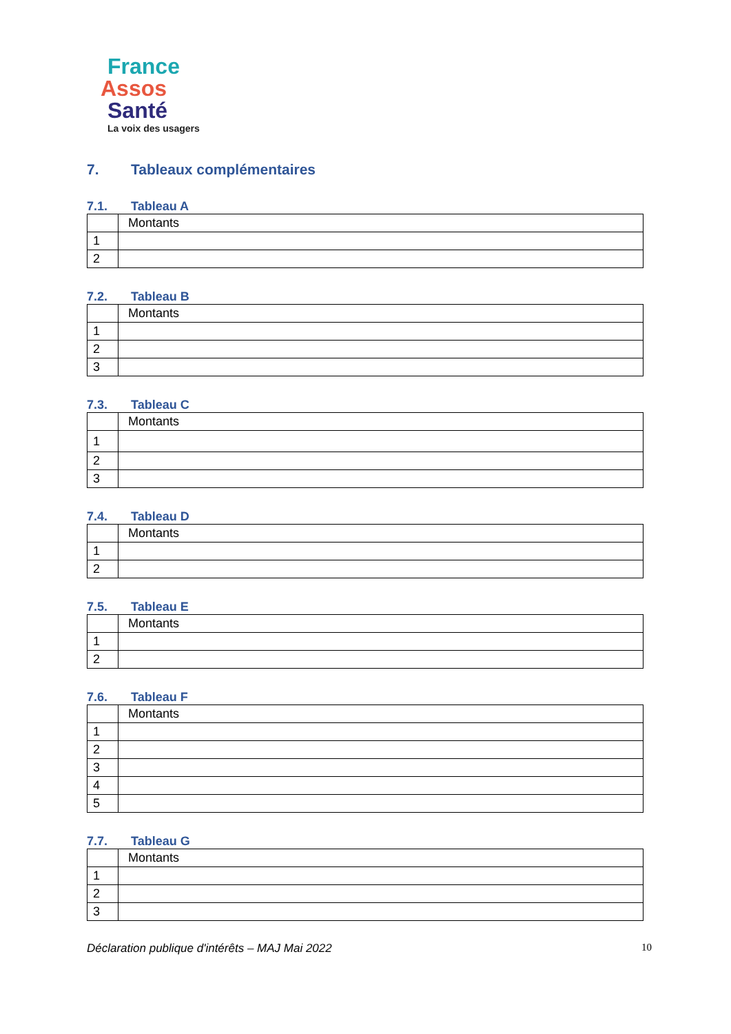France
Assos
Santé
La voix des usagers
7. Tableaux complémentaires
7.1. Tableau A
| | Montants |
| 1 | |
| 2 | |
7.2. Tableau B
| | Montants |
| 1 | |
| 2 | |
| 3 | |
7.3. Tableau C
| | Montants |
| 1 | |
| 2 | |
| 3 | |
7.4. Tableau D
| | Montants |
| 1 | |
| 2 | |
7.5. Tableau E
| | Montants |
| 1 | |
| 2 | |
7.6. Tableau F
| | Montants |
| 1 | |
| 2 | |
| 3 | |
| 4 | |
| 5 | |
7.7. Tableau G
| | Montants |
| 1 | |
| 2 | |
| 3 | |
Déclaration publique d'intérêts – MAJ Mai 2022 10